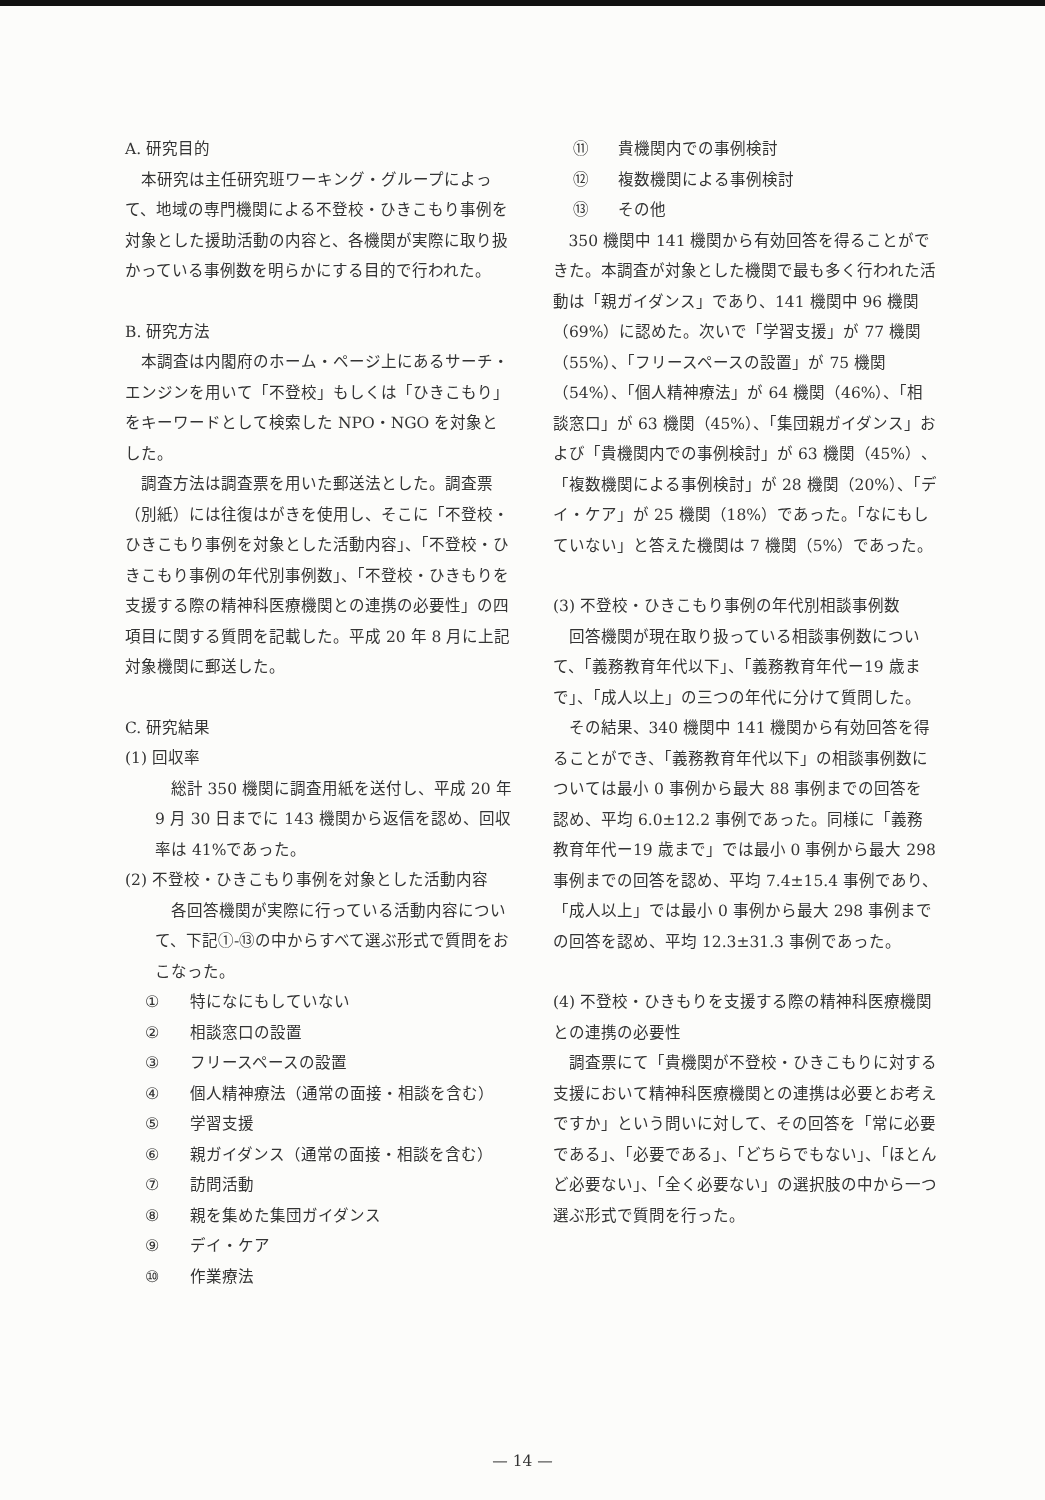A. 研究目的
本研究は主任研究班ワーキング・グループによって、地域の専門機関による不登校・ひきこもり事例を対象とした援助活動の内容と、各機関が実際に取り扱かっている事例数を明らかにする目的で行われた。
B. 研究方法
本調査は内閣府のホーム・ページ上にあるサーチ・エンジンを用いて「不登校」もしくは「ひきこもり」をキーワードとして検索した NPO・NGO を対象とした。
調査方法は調査票を用いた郵送法とした。調査票（別紙）には往復はがきを使用し、そこに「不登校・ひきこもり事例を対象とした活動内容」、「不登校・ひきこもり事例の年代別事例数」、「不登校・ひきもりを支援する際の精神科医療機関との連携の必要性」の四項目に関する質問を記載した。平成 20 年 8 月に上記対象機関に郵送した。
C. 研究結果
(1) 回収率
総計 350 機関に調査用紙を送付し、平成 20 年 9 月 30 日までに 143 機関から返信を認め、回収率は 41%であった。
(2) 不登校・ひきこもり事例を対象とした活動内容
各回答機関が実際に行っている活動内容について、下記①-⑬の中からすべて選ぶ形式で質問をおこなった。
① 特になにもしていない
② 相談窓口の設置
③ フリースペースの設置
④ 個人精神療法（通常の面接・相談を含む）
⑤ 学習支援
⑥ 親ガイダンス（通常の面接・相談を含む）
⑦ 訪問活動
⑧ 親を集めた集団ガイダンス
⑨ デイ・ケア
⑩ 作業療法
⑪ 貴機関内での事例検討
⑫ 複数機関による事例検討
⑬ その他
350 機関中 141 機関から有効回答を得ることができた。本調査が対象とした機関で最も多く行われた活動は「親ガイダンス」であり、141 機関中 96 機関（69%）に認めた。次いで「学習支援」が 77 機関（55%）、「フリースペースの設置」が 75 機関（54%）、「個人精神療法」が 64 機関（46%）、「相談窓口」が 63 機関（45%）、「集団親ガイダンス」および「貴機関内での事例検討」が 63 機関（45%）、「複数機関による事例検討」が 28 機関（20%）、「デイ・ケア」が 25 機関（18%）であった。「なにもしていない」と答えた機関は 7 機関（5%）であった。
(3) 不登校・ひきこもり事例の年代別相談事例数
回答機関が現在取り扱っている相談事例数について、「義務教育年代以下」、「義務教育年代ー19 歳まで」、「成人以上」の三つの年代に分けて質問した。
その結果、340 機関中 141 機関から有効回答を得ることができ、「義務教育年代以下」の相談事例数については最小 0 事例から最大 88 事例までの回答を認め、平均 6.0±12.2 事例であった。同様に「義務教育年代ー19 歳まで」では最小 0 事例から最大 298 事例までの回答を認め、平均 7.4±15.4 事例であり、「成人以上」では最小 0 事例から最大 298 事例までの回答を認め、平均 12.3±31.3 事例であった。
(4) 不登校・ひきもりを支援する際の精神科医療機関との連携の必要性
調査票にて「貴機関が不登校・ひきこもりに対する支援において精神科医療機関との連携は必要とお考えですか」という問いに対して、その回答を「常に必要である」、「必要である」、「どちらでもない」、「ほとんど必要ない」、「全く必要ない」の選択肢の中から一つ選ぶ形式で質問を行った。
— 14 —